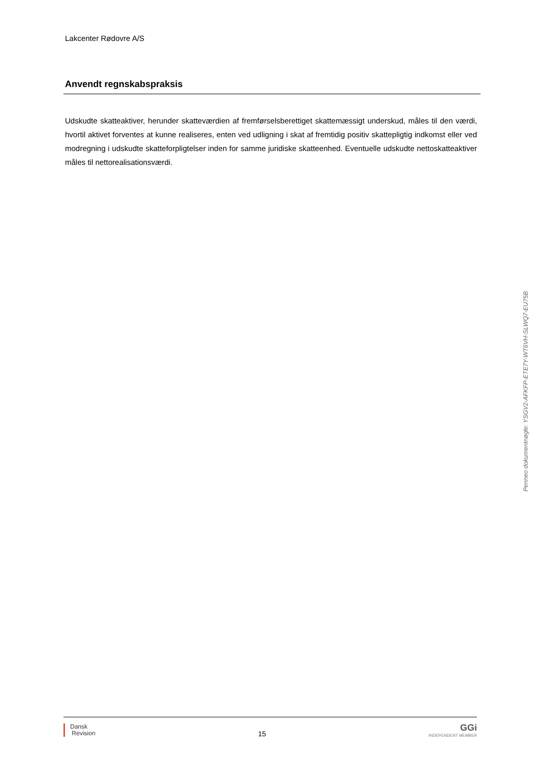Lakcenter Rødovre A/S
Anvendt regnskabspraksis
Udskudte skatteaktiver, herunder skatteværdien af fremførselsberettiget skattemæssigt underskud, måles til den værdi, hvortil aktivet forventes at kunne realiseres, enten ved udligning i skat af fremtidig positiv skattepligtig indkomst eller ved modregning i udskudte skatteforpligtelser inden for samme juridiske skatteenhed. Eventuelle udskudte nettoskatteaktiver måles til nettorealisationsværdi.
Penneo dokumentnøgle: YSGV2-AFKFP-ETE7Y-WT6VH-SLWQ7-EU75B
Dansk
Revision
15
GGi
INDEPENDENT MEMBER